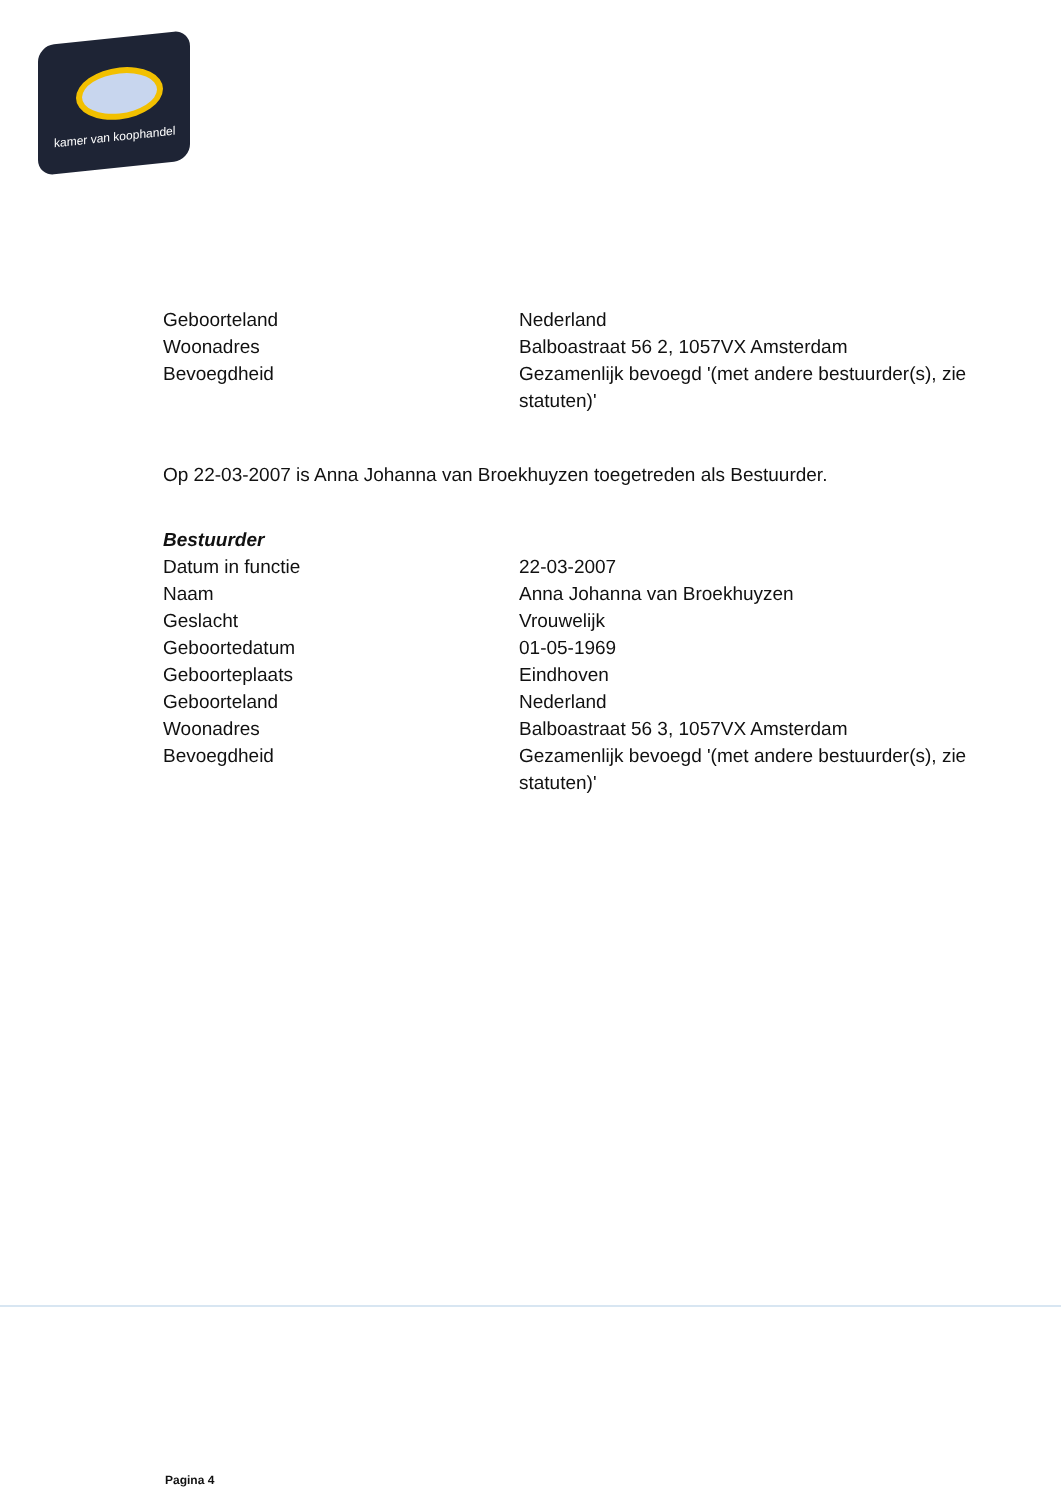kamer van koophandel
| Geboorteland | Nederland |
| Woonadres | Balboastraat 56 2, 1057VX Amsterdam |
| Bevoegdheid | Gezamenlijk bevoegd '(met andere bestuurder(s), zie statuten)' |
Op 22-03-2007 is Anna Johanna van Broekhuyzen toegetreden als Bestuurder.
Bestuurder
| Datum in functie | 22-03-2007 |
| Naam | Anna Johanna van Broekhuyzen |
| Geslacht | Vrouwelijk |
| Geboortedatum | 01-05-1969 |
| Geboorteplaats | Eindhoven |
| Geboorteland | Nederland |
| Woonadres | Balboastraat 56 3, 1057VX Amsterdam |
| Bevoegdheid | Gezamenlijk bevoegd '(met andere bestuurder(s), zie statuten)' |
Pagina 4